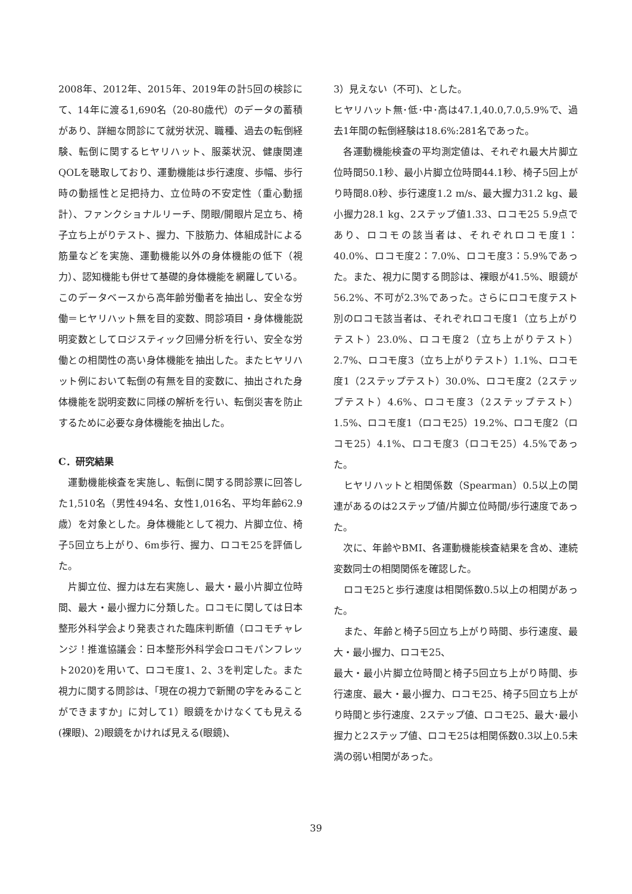2008年、2012年、2015年、2019年の計5回の検診にて、14年に渡る1,690名（20-80歳代）のデータの蓄積があり、詳細な問診にて就労状況、職種、過去の転倒経験、転倒に関するヒヤリハット、服薬状況、健康関連QOLを聴取しており、運動機能は歩行速度、歩幅、歩行時の動揺性と足把持力、立位時の不安定性（重心動揺計）、ファンクショナルリーチ、閉眼/開眼片足立ち、椅子立ち上がりテスト、握力、下肢筋力、体組成計による筋量などを実施、運動機能以外の身体機能の低下（視力）、認知機能も併せて基礎的身体機能を網羅している。このデータベースから高年齢労働者を抽出し、安全な労働＝ヒヤリハット無を目的変数、問診項目・身体機能説明変数としてロジスティック回帰分析を行い、安全な労働との相関性の高い身体機能を抽出した。またヒヤリハット例において転倒の有無を目的変数に、抽出された身体機能を説明変数に同様の解析を行い、転倒災害を防止するために必要な身体機能を抽出した。
C．研究結果
　運動機能検査を実施し、転倒に関する問診票に回答した1,510名（男性494名、女性1,016名、平均年齢62.9歳）を対象とした。身体機能として視力、片脚立位、椅子5回立ち上がり、6m歩行、握力、ロコモ25を評価した。
　片脚立位、握力は左右実施し、最大・最小片脚立位時間、最大・最小握力に分類した。ロコモに関しては日本整形外科学会より発表された臨床判断値（ロコモチャレンジ！推進協議会：日本整形外科学会ロコモパンフレット2020)を用いて、ロコモ度1、2、3を判定した。また視力に関する問診は、「現在の視力で新聞の字をみることができますか」に対して1）眼鏡をかけなくても見える(裸眼)、2)眼鏡をかければ見える(眼鏡)、
3）見えない（不可)、とした。
ヒヤリハット無･低･中･高は47.1,40.0,7.0,5.9%で、過去1年間の転倒経験は18.6%:281名であった。
　各運動機能検査の平均測定値は、それぞれ最大片脚立位時間50.1秒、最小片脚立位時間44.1秒、椅子5回上がり時間8.0秒、歩行速度1.2 m/s、最大握力31.2 kg、最小握力28.1 kg、2ステップ値1.33、ロコモ25 5.9点であり、ロコモの該当者は、それぞれロコモ度1：40.0%、ロコモ度2：7.0%、ロコモ度3：5.9%であった。また、視力に関する問診は、裸眼が41.5%、眼鏡が56.2%、不可が2.3%であった。さらにロコモ度テスト別のロコモ該当者は、それぞれロコモ度1（立ち上がりテスト）23.0%、ロコモ度2（立ち上がりテスト）2.7%、ロコモ度3（立ち上がりテスト）1.1%、ロコモ度1（2ステップテスト）30.0%、ロコモ度2（2ステップテスト）4.6%、ロコモ度3（2ステップテスト）1.5%、ロコモ度1（ロコモ25）19.2%、ロコモ度2（ロコモ25）4.1%、ロコモ度3（ロコモ25）4.5%であった。
　ヒヤリハットと相関係数（Spearman）0.5以上の関連があるのは2ステップ値/片脚立位時間/歩行速度であった。
　次に、年齢やBMI、各運動機能検査結果を含め、連続変数同士の相関関係を確認した。
　ロコモ25と歩行速度は相関係数0.5以上の相関があった。
　また、年齢と椅子5回立ち上がり時間、歩行速度、最大・最小握力、ロコモ25、
最大・最小片脚立位時間と椅子5回立ち上がり時間、歩行速度、最大・最小握力、ロコモ25、椅子5回立ち上がり時間と歩行速度、2ステップ値、ロコモ25、最大･最小握力と2ステップ値、ロコモ25は相関係数0.3以上0.5未満の弱い相関があった。
39